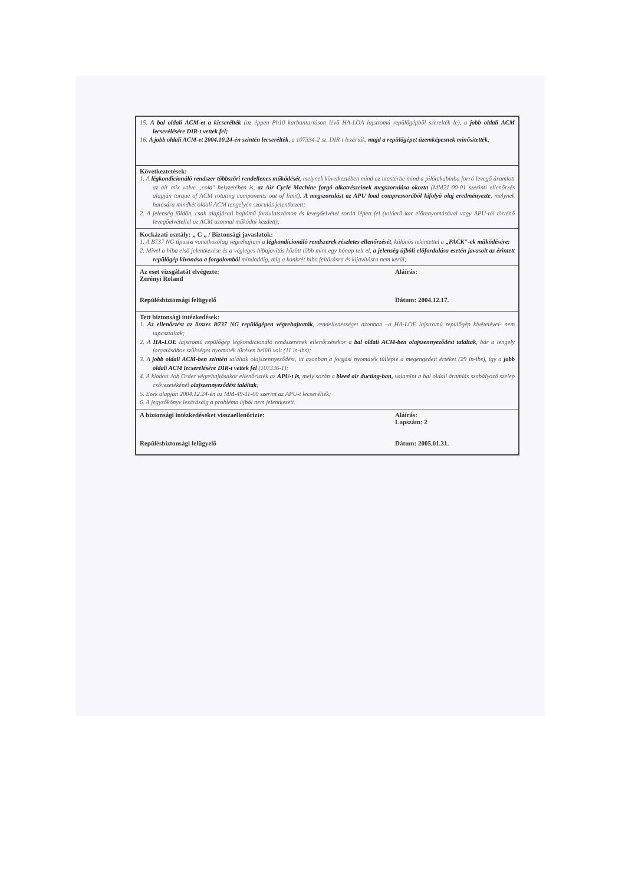| 15. A bal oldali ACM-et a kicserélték (az éppen Ph10 karbantartáson lévő HA-LOA lajstromú repülőgépből szerelték le), a jobb oldali ACM lecserélésére DIR-t vettek fel; 16. A jobb oldali ACM-et 2004.10.24-én szintén lecserélték , a 107334-2 sz. DIR-t lezárták, majd a repülőgépet üzemképesnek minősítették ; | |
| Következtetések: 1. A légkondícionáló rendszer többszöri rendellenes működését , melynek következtében mind az utastérbe mind a pilótakabinba forró levegő áramlott az air mix valve „cold" helyzetében is, az Air Cycle Machine forgó alkatrészeinek megszorulása okozta (MM21-00-01 szerinti ellenőrzés alapján torque of ACM rotating components out of limit). A megszorulást az APU load compressorából kifolyó olaj eredményezte , melynek hatására mindkét oldali ACM tengelyén szorulás jelentkezett; 2. A jelenség földön, csak alapjárati hajtómű fordulatszámon és levegőelvétel során lépett fel (tolóerő kar előrenyomásával vagy APU-tól történő levegőelvétellel az ACM azonnal működni kezdett); | |
| Kockázati osztály: „ C „ / Biztonsági javaslatok: 1. A B737 NG típusra vonatkozólag végrehajtani a légkondícionáló rendszerek részletes ellenőrzését , különös tekintettel a „PACK"-ek működésére; 2. Mivel a hiba első jelentkezése és a végleges hibajavítás között több mint egy hónap telt el, a jelenség újbóli előfordulása esetén javasolt az érintett repülőgép kivonása a forgalomból mindaddig, míg a konkrét hiba feltárásra és kijavításra nem kerül; | |
| Az eset vizsgálatát elvégezte: Zerényi Roland Repülésbiztonsági felügyelő | Aláírás: Dátum: 2004.12.17. |
| Tett biztonsági intézkedések: 1. Az ellenőrzést az összes B737 NG repülőgépen végrehajtották , rendellenességet azonban –a HA-LOE lajstromú repülőgép kivételével- nem tapasztaltak; 2. A HA-LOE lajstromú repülőgép légkondicionáló rendszerének ellenőrzésekor a bal oldali ACM-ben olajszennyeződést találtak , bár a tengely forgatásához szükséges nyomaték tűrésen belüli volt (11 in-lbs); 3. A jobb oldali ACM-ben szintén találtak olajszennyeződést, itt azonban a forgási nyomaték túllépte a megengedett értéket (29 in-lbs), így a jobb oldali ACM lecserélésére DIR-t vettek fel (107336-1); 4. A kiadott Job Order végrehajtásakor ellenőrizték az APU-t is, mely során a bleed air ducting-ban, valamint a bal oldali áramlás szabályozó szelep csővezetékénél olajszennyeződést találtak ; 5. Ezek alapján 2004.12.24-én az MM-49-11-00 szerint az APU-t lecserélték; 6. A jegyzőkönyv lezárásáig a probléma újból nem jelentkezett. | |
| A biztonsági intézkedéseket visszaellenőrizte: Repülésbiztonsági felügyelő | Aláírás: Lapszám: 2 Dátum: 2005.01.31. |